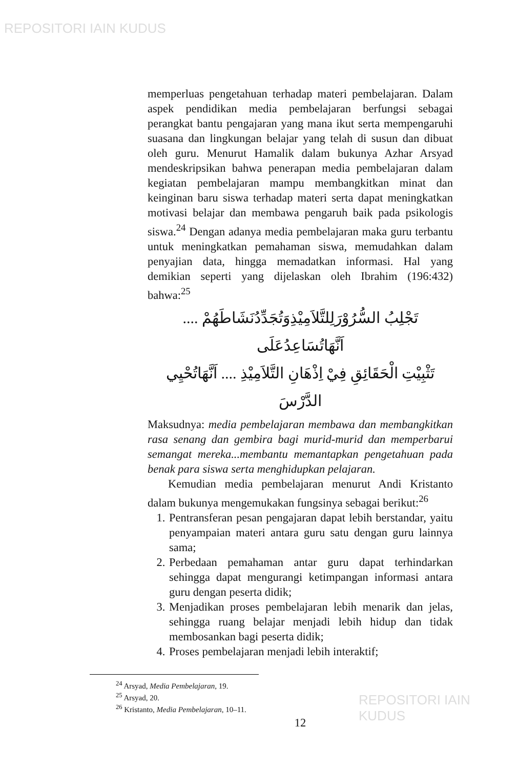REPOSITORI IAIN KUDUS
memperluas pengetahuan terhadap materi pembelajaran. Dalam aspek pendidikan media pembelajaran berfungsi sebagai perangkat bantu pengajaran yang mana ikut serta mempengaruhi suasana dan lingkungan belajar yang telah di susun dan dibuat oleh guru. Menurut Hamalik dalam bukunya Azhar Arsyad mendeskripsikan bahwa penerapan media pembelajaran dalam kegiatan pembelajaran mampu membangkitkan minat dan keinginan baru siswa terhadap materi serta dapat meningkatkan motivasi belajar dan membawa pengaruh baik pada psikologis siswa.<sup>24</sup> Dengan adanya media pembelajaran maka guru terbantu untuk meningkatkan pemahaman siswa, memudahkan dalam penyajian data, hingga memadatkan informasi. Hal yang demikian seperti yang dijelaskan oleh Ibrahim (196:432) bahwa:<sup>25</sup>
تَجْلِبُ السُّرُوْرَلِلتَّلاَمِيْذِوَتُجَدِّدُنَشَاطَهُمْ .... اَنَّهَاتُسَاعِدُعَلَى
تَثْبِيْتِ الْحَقَائِقِ فِيْ اِذْهَانِ التَّلاَمِيْذِ .... اَنَّهَاتُحْيِي الدَّرْسَ
Maksudnya: media pembelajaran membawa dan membangkitkan rasa senang dan gembira bagi murid-murid dan memperbarui semangat mereka...membantu memantapkan pengetahuan pada benak para siswa serta menghidupkan pelajaran.
Kemudian media pembelajaran menurut Andi Kristanto dalam bukunya mengemukakan fungsinya sebagai berikut:<sup>26</sup>
1. Pentransferan pesan pengajaran dapat lebih berstandar, yaitu penyampaian materi antara guru satu dengan guru lainnya sama;
2. Perbedaan pemahaman antar guru dapat terhindarkan sehingga dapat mengurangi ketimpangan informasi antara guru dengan peserta didik;
3. Menjadikan proses pembelajaran lebih menarik dan jelas, sehingga ruang belajar menjadi lebih hidup dan tidak membosankan bagi peserta didik;
4. Proses pembelajaran menjadi lebih interaktif;
<sup>24</sup> Arsyad, Media Pembelajaran, 19.
<sup>25</sup> Arsyad, 20.
<sup>26</sup> Kristanto, Media Pembelajaran, 10–11.
12
REPOSITORI IAIN KUDUS